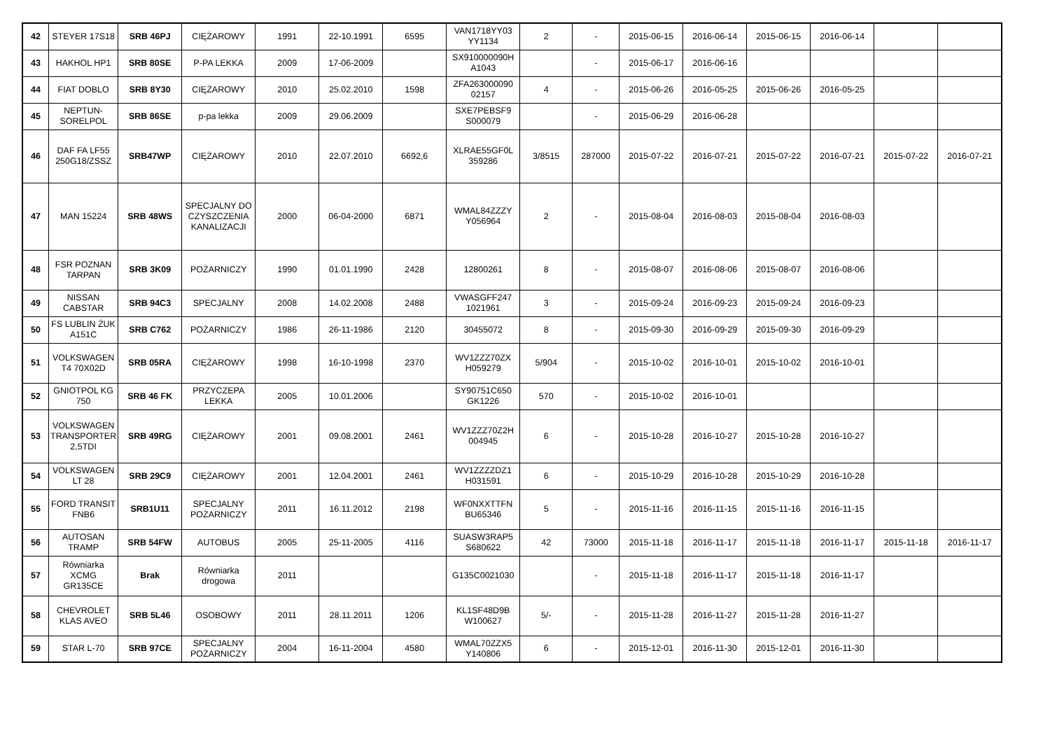| 42 | STEYER 17S18 | SRB 46PJ | CIĘŻAROWY | 1991 | 22-10.1991 | 6595 | VAN1718YY03 YY1134 | 2 | - | 2015-06-15 | 2016-06-14 | 2015-06-15 | 2016-06-14 | | |
| 43 | HAKHOL HP1 | SRB 80SE | P-PA LEKKA | 2009 | 17-06-2009 | | SX910000090H A1043 | | - | 2015-06-17 | 2016-06-16 | | | | |
| 44 | FIAT DOBLO | SRB 8Y30 | CIĘŻAROWY | 2010 | 25.02.2010 | 1598 | ZFA263000090 02157 | 4 | - | 2015-06-26 | 2016-05-25 | 2015-06-26 | 2016-05-25 | | |
| 45 | NEPTUN-SORELPOL | SRB 86SE | p-pa lekka | 2009 | 29.06.2009 | | SXE7PEBSF9 S000079 | | - | 2015-06-29 | 2016-06-28 | | | | |
| 46 | DAF FA LF55 250G18/ZSSZ | SRB47WP | CIĘŻAROWY | 2010 | 22.07.2010 | 6692,6 | XLRAE55GF0L 359286 | 3/8515 | 287000 | 2015-07-22 | 2016-07-21 | 2015-07-22 | 2016-07-21 | 2015-07-22 | 2016-07-21 |
| 47 | MAN 15224 | SRB 48WS | SPECJALNY DO CZYSZCZENIA KANALIZACJI | 2000 | 06-04-2000 | 6871 | WMAL84ZZZY Y056964 | 2 | - | 2015-08-04 | 2016-08-03 | 2015-08-04 | 2016-08-03 | | |
| 48 | FSR POZNAN TARPAN | SRB 3K09 | POŻARNICZY | 1990 | 01.01.1990 | 2428 | 12800261 | 8 | - | 2015-08-07 | 2016-08-06 | 2015-08-07 | 2016-08-06 | | |
| 49 | NISSAN CABSTAR | SRB 94C3 | SPECJALNY | 2008 | 14.02.2008 | 2488 | VWASGFF247 1021961 | 3 | - | 2015-09-24 | 2016-09-23 | 2015-09-24 | 2016-09-23 | | |
| 50 | FS LUBLIN ŻUK A151C | SRB C762 | POŻARNICZY | 1986 | 26-11-1986 | 2120 | 30455072 | 8 | - | 2015-09-30 | 2016-09-29 | 2015-09-30 | 2016-09-29 | | |
| 51 | VOLKSWAGEN T4 70X02D | SRB 05RA | CIĘŻAROWY | 1998 | 16-10-1998 | 2370 | WV1ZZZ70ZX H059279 | 5/904 | - | 2015-10-02 | 2016-10-01 | 2015-10-02 | 2016-10-01 | | |
| 52 | GNIOTPOL KG 750 | SRB 46 FK | PRZYCZEPA LEKKA | 2005 | 10.01.2006 | | SY90751C650 GK1226 | 570 | - | 2015-10-02 | 2016-10-01 | | | | |
| 53 | VOLKSWAGEN TRANSPORTER 2,5TDI | SRB 49RG | CIĘŻAROWY | 2001 | 09.08.2001 | 2461 | WV1ZZZ70Z2H 004945 | 6 | - | 2015-10-28 | 2016-10-27 | 2015-10-28 | 2016-10-27 | | |
| 54 | VOLKSWAGEN LT 28 | SRB 29C9 | CIĘŻAROWY | 2001 | 12.04.2001 | 2461 | WV1ZZZZDZ1 H031591 | 6 | - | 2015-10-29 | 2016-10-28 | 2015-10-29 | 2016-10-28 | | |
| 55 | FORD TRANSIT FNB6 | SRB1U11 | SPECJALNY POŻARNICZY | 2011 | 16.11.2012 | 2198 | WF0NXXTTFN BU65346 | 5 | - | 2015-11-16 | 2016-11-15 | 2015-11-16 | 2016-11-15 | | |
| 56 | AUTOSAN TRAMP | SRB 54FW | AUTOBUS | 2005 | 25-11-2005 | 4116 | SUASW3RAP5 S680622 | 42 | 73000 | 2015-11-18 | 2016-11-17 | 2015-11-18 | 2016-11-17 | 2015-11-18 | 2016-11-17 |
| 57 | Równiarka XCMG GR135CE | Brak | Równiarka drogowa | 2011 | | | G135C0021030 | | - | 2015-11-18 | 2016-11-17 | 2015-11-18 | 2016-11-17 | | |
| 58 | CHEVROLET KLAS AVEO | SRB 5L46 | OSOBOWY | 2011 | 28.11.2011 | 1206 | KL1SF48D9B W100627 | 5/- | - | 2015-11-28 | 2016-11-27 | 2015-11-28 | 2016-11-27 | | |
| 59 | STAR L-70 | SRB 97CE | SPECJALNY POŻARNICZY | 2004 | 16-11-2004 | 4580 | WMAL70ZZX5 Y140806 | 6 | - | 2015-12-01 | 2016-11-30 | 2015-12-01 | 2016-11-30 | | |